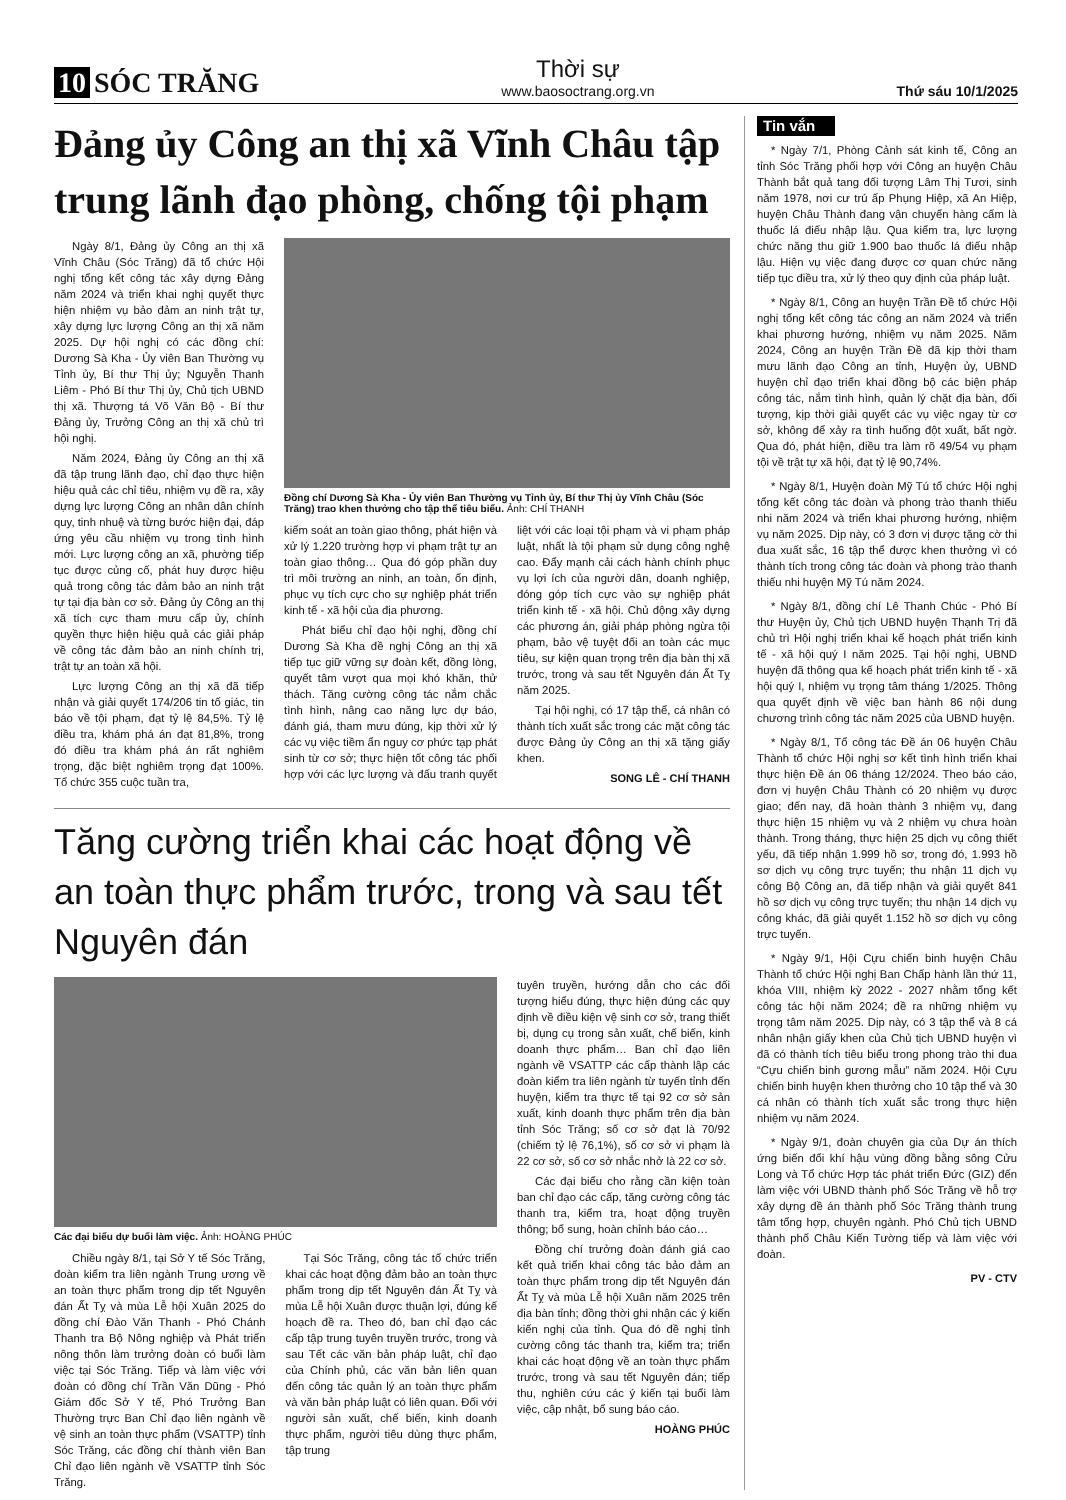10 SÓC TRĂNG
Thời sự
www.baosoctrang.org.vn
Thứ sáu 10/1/2025
Đảng ủy Công an thị xã Vĩnh Châu tập trung lãnh đạo phòng, chống tội phạm
Ngày 8/1, Đảng ủy Công an thị xã Vĩnh Châu (Sóc Trăng) đã tổ chức Hội nghị tổng kết công tác xây dựng Đảng năm 2024 và triển khai nghị quyết thực hiện nhiệm vụ bảo đảm an ninh trật tự, xây dựng lực lượng Công an thị xã năm 2025. Dự hội nghị có các đồng chí: Dương Sà Kha - Ủy viên Ban Thường vụ Tỉnh ủy, Bí thư Thị ủy; Nguyễn Thanh Liêm - Phó Bí thư Thị ủy, Chủ tịch UBND thị xã. Thượng tá Võ Văn Bộ - Bí thư Đảng ủy, Trưởng Công an thị xã chủ trì hội nghị.
Năm 2024, Đảng ủy Công an thị xã đã tập trung lãnh đạo, chỉ đạo thực hiện hiệu quả các chỉ tiêu, nhiệm vụ đề ra, xây dựng lực lượng Công an nhân dân chính quy, tinh nhuệ và từng bước hiện đại, đáp ứng yêu cầu nhiệm vụ trong tình hình mới. Lực lượng công an xã, phường tiếp tục được củng cố, phát huy được hiệu quả trong công tác đảm bảo an ninh trật tự tại địa bàn cơ sở. Đảng ủy Công an thị xã tích cực tham mưu cấp ủy, chính quyền thực hiện hiệu quả các giải pháp về công tác đảm bảo an ninh chính trị, trật tự an toàn xã hội.
Lực lượng Công an thị xã đã tiếp nhận và giải quyết 174/206 tin tố giác, tin báo về tội phạm, đạt tỷ lệ 84,5%. Tỷ lệ điều tra, khám phá án đạt 81,8%, trong đó điều tra khám phá án rất nghiêm trọng, đặc biệt nghiêm trọng đạt 100%. Tổ chức 355 cuộc tuần tra,
Đồng chí Dương Sà Kha - Ủy viên Ban Thường vụ Tỉnh ủy, Bí thư Thị ủy Vĩnh Châu (Sóc Trăng) trao khen thưởng cho tập thể tiêu biểu. Ảnh: CHÍ THANH
kiểm soát an toàn giao thông, phát hiện và xử lý 1.220 trường hợp vi phạm trật tự an toàn giao thông… Qua đó góp phần duy trì môi trường an ninh, an toàn, ổn định, phục vụ tích cực cho sự nghiệp phát triển kinh tế - xã hội của địa phương.
Phát biểu chỉ đạo hội nghị, đồng chí Dương Sà Kha đề nghị Công an thị xã tiếp tục giữ vững sự đoàn kết, đồng lòng, quyết tâm vượt qua mọi khó khăn, thử thách. Tăng cường công tác nắm chắc tình hình, nâng cao năng lực dự báo, đánh giá, tham mưu đúng, kịp thời xử lý các vụ việc tiềm ẩn nguy cơ phức tạp phát sinh từ cơ sở; thực hiện tốt công tác phối hợp với các lực lượng và đấu tranh quyết liệt với các loại tội phạm và vi phạm pháp luật, nhất là tội phạm sử dụng công nghệ cao. Đẩy mạnh cải cách hành chính phục vụ lợi ích của người dân, doanh nghiệp, đóng góp tích cực vào sự nghiệp phát triển kinh tế - xã hội. Chủ động xây dựng các phương án, giải pháp phòng ngừa tội phạm, bảo vệ tuyệt đối an toàn các mục tiêu, sự kiện quan trọng trên địa bàn thị xã trước, trong và sau tết Nguyên đán Ất Tỵ năm 2025.
Tại hội nghị, có 17 tập thể, cá nhân có thành tích xuất sắc trong các mặt công tác được Đảng ủy Công an thị xã tặng giấy khen.
SONG LÊ - CHÍ THANH
Tăng cường triển khai các hoạt động về an toàn thực phẩm trước, trong và sau tết Nguyên đán
Các đại biểu dự buổi làm việc. Ảnh: HOÀNG PHÚC
Chiều ngày 8/1, tại Sở Y tế Sóc Trăng, đoàn kiểm tra liên ngành Trung ương về an toàn thực phẩm trong dịp tết Nguyên đán Ất Tỵ và mùa Lễ hội Xuân 2025 do đồng chí Đào Văn Thanh - Phó Chánh Thanh tra Bộ Nông nghiệp và Phát triển nông thôn làm trưởng đoàn có buổi làm việc tại Sóc Trăng. Tiếp và làm việc với đoàn có đồng chí Trần Văn Dũng - Phó Giám đốc Sở Y tế, Phó Trưởng Ban Thường trực Ban Chỉ đạo liên ngành về vệ sinh an toàn thực phẩm (VSATTP) tỉnh Sóc Trăng, các đồng chí thành viên Ban Chỉ đạo liên ngành về VSATTP tỉnh Sóc Trăng.
Tại Sóc Trăng, công tác tổ chức triển khai các hoạt động đảm bảo an toàn thực phẩm trong dịp tết Nguyên đán Ất Tỵ và mùa Lễ hội Xuân được thuận lợi, đúng kế hoạch đề ra. Theo đó, ban chỉ đạo các cấp tập trung tuyên truyền trước, trong và sau Tết các văn bản pháp luật, chỉ đạo của Chính phủ, các văn bản liên quan đến công tác quản lý an toàn thực phẩm và văn bản pháp luật có liên quan. Đối với người sản xuất, chế biến, kinh doanh thực phẩm, người tiêu dùng thực phẩm, tập trung
tuyên truyền, hướng dẫn cho các đối tượng hiểu đúng, thực hiện đúng các quy định về điều kiện vệ sinh cơ sở, trang thiết bị, dụng cụ trong sản xuất, chế biến, kinh doanh thực phẩm… Ban chỉ đạo liên ngành về VSATTP các cấp thành lập các đoàn kiểm tra liên ngành từ tuyến tỉnh đến huyện, kiểm tra thực tế tại 92 cơ sở sản xuất, kinh doanh thực phẩm trên địa bàn tỉnh Sóc Trăng; số cơ sở đạt là 70/92 (chiếm tỷ lệ 76,1%), số cơ sở vi phạm là 22 cơ sở, số cơ sở nhắc nhở là 22 cơ sở.
Các đại biểu cho rằng cần kiện toàn ban chỉ đạo các cấp, tăng cường công tác thanh tra, kiểm tra, hoạt động truyền thông; bổ sung, hoàn chỉnh báo cáo…
Đồng chí trưởng đoàn đánh giá cao kết quả triển khai công tác bảo đảm an toàn thực phẩm trong dịp tết Nguyên đán Ất Tỵ và mùa Lễ hội Xuân năm 2025 trên địa bàn tỉnh; đồng thời ghi nhận các ý kiến kiến nghị của tỉnh. Qua đó đề nghị tỉnh cường công tác thanh tra, kiểm tra; triển khai các hoạt động về an toàn thực phẩm trước, trong và sau tết Nguyên đán; tiếp thu, nghiên cứu các ý kiến tại buổi làm việc, cập nhật, bổ sung báo cáo.
HOÀNG PHÚC
Tin vắn
* Ngày 7/1, Phòng Cảnh sát kinh tế, Công an tỉnh Sóc Trăng phối hợp với Công an huyện Châu Thành bắt quả tang đối tượng Lâm Thị Tươi, sinh năm 1978, nơi cư trú ấp Phụng Hiệp, xã An Hiệp, huyện Châu Thành đang vận chuyển hàng cấm là thuốc lá điếu nhập lậu. Qua kiểm tra, lực lượng chức năng thu giữ 1.900 bao thuốc lá điếu nhập lậu. Hiện vụ việc đang được cơ quan chức năng tiếp tục điều tra, xử lý theo quy định của pháp luật.
* Ngày 8/1, Công an huyện Trần Đề tổ chức Hội nghị tổng kết công tác công an năm 2024 và triển khai phương hướng, nhiệm vụ năm 2025. Năm 2024, Công an huyện Trần Đề đã kịp thời tham mưu lãnh đạo Công an tỉnh, Huyện ủy, UBND huyện chỉ đạo triển khai đồng bộ các biện pháp công tác, nắm tình hình, quản lý chặt địa bàn, đối tượng, kịp thời giải quyết các vụ việc ngay từ cơ sở, không để xảy ra tình huống đột xuất, bất ngờ. Qua đó, phát hiện, điều tra làm rõ 49/54 vụ phạm tội về trật tự xã hội, đạt tỷ lệ 90,74%.
* Ngày 8/1, Huyện đoàn Mỹ Tú tổ chức Hội nghị tổng kết công tác đoàn và phong trào thanh thiếu nhi năm 2024 và triển khai phương hướng, nhiệm vụ năm 2025. Dịp này, có 3 đơn vị được tặng cờ thi đua xuất sắc, 16 tập thể được khen thưởng vì có thành tích trong công tác đoàn và phong trào thanh thiếu nhi huyện Mỹ Tú năm 2024.
* Ngày 8/1, đồng chí Lê Thanh Chúc - Phó Bí thư Huyện ủy, Chủ tịch UBND huyện Thạnh Trị đã chủ trì Hội nghị triển khai kế hoạch phát triển kinh tế - xã hội quý I năm 2025. Tại hội nghị, UBND huyện đã thông qua kế hoạch phát triển kinh tế - xã hội quý I, nhiệm vụ trọng tâm tháng 1/2025. Thông qua quyết định về việc ban hành 86 nội dung chương trình công tác năm 2025 của UBND huyện.
* Ngày 8/1, Tổ công tác Đề án 06 huyện Châu Thành tổ chức Hội nghị sơ kết tình hình triển khai thực hiện Đề án 06 tháng 12/2024. Theo báo cáo, đơn vị huyện Châu Thành có 20 nhiệm vụ được giao; đến nay, đã hoàn thành 3 nhiệm vụ, đang thực hiện 15 nhiệm vụ và 2 nhiệm vụ chưa hoàn thành. Trong tháng, thực hiện 25 dịch vụ công thiết yếu, đã tiếp nhận 1.999 hồ sơ, trong đó, 1.993 hồ sơ dịch vụ công trực tuyến; thu nhận 11 dịch vụ công Bộ Công an, đã tiếp nhận và giải quyết 841 hồ sơ dịch vụ công trực tuyến; thu nhận 14 dịch vụ công khác, đã giải quyết 1.152 hồ sơ dịch vụ công trực tuyến.
* Ngày 9/1, Hội Cựu chiến binh huyện Châu Thành tổ chức Hội nghị Ban Chấp hành lần thứ 11, khóa VIII, nhiệm kỳ 2022 - 2027 nhằm tổng kết công tác hội năm 2024; đề ra những nhiệm vụ trọng tâm năm 2025. Dịp này, có 3 tập thể và 8 cá nhân nhận giấy khen của Chủ tịch UBND huyện vì đã có thành tích tiêu biểu trong phong trào thi đua “Cựu chiến binh gương mẫu” năm 2024. Hội Cựu chiến binh huyện khen thưởng cho 10 tập thể và 30 cá nhân có thành tích xuất sắc trong thực hiện nhiệm vụ năm 2024.
* Ngày 9/1, đoàn chuyên gia của Dự án thích ứng biến đổi khí hậu vùng đồng bằng sông Cửu Long và Tổ chức Hợp tác phát triển Đức (GIZ) đến làm việc với UBND thành phố Sóc Trăng về hỗ trợ xây dựng đề án thành phố Sóc Trăng thành trung tâm tổng hợp, chuyên ngành. Phó Chủ tịch UBND thành phố Châu Kiến Tường tiếp và làm việc với đoàn.
PV - CTV